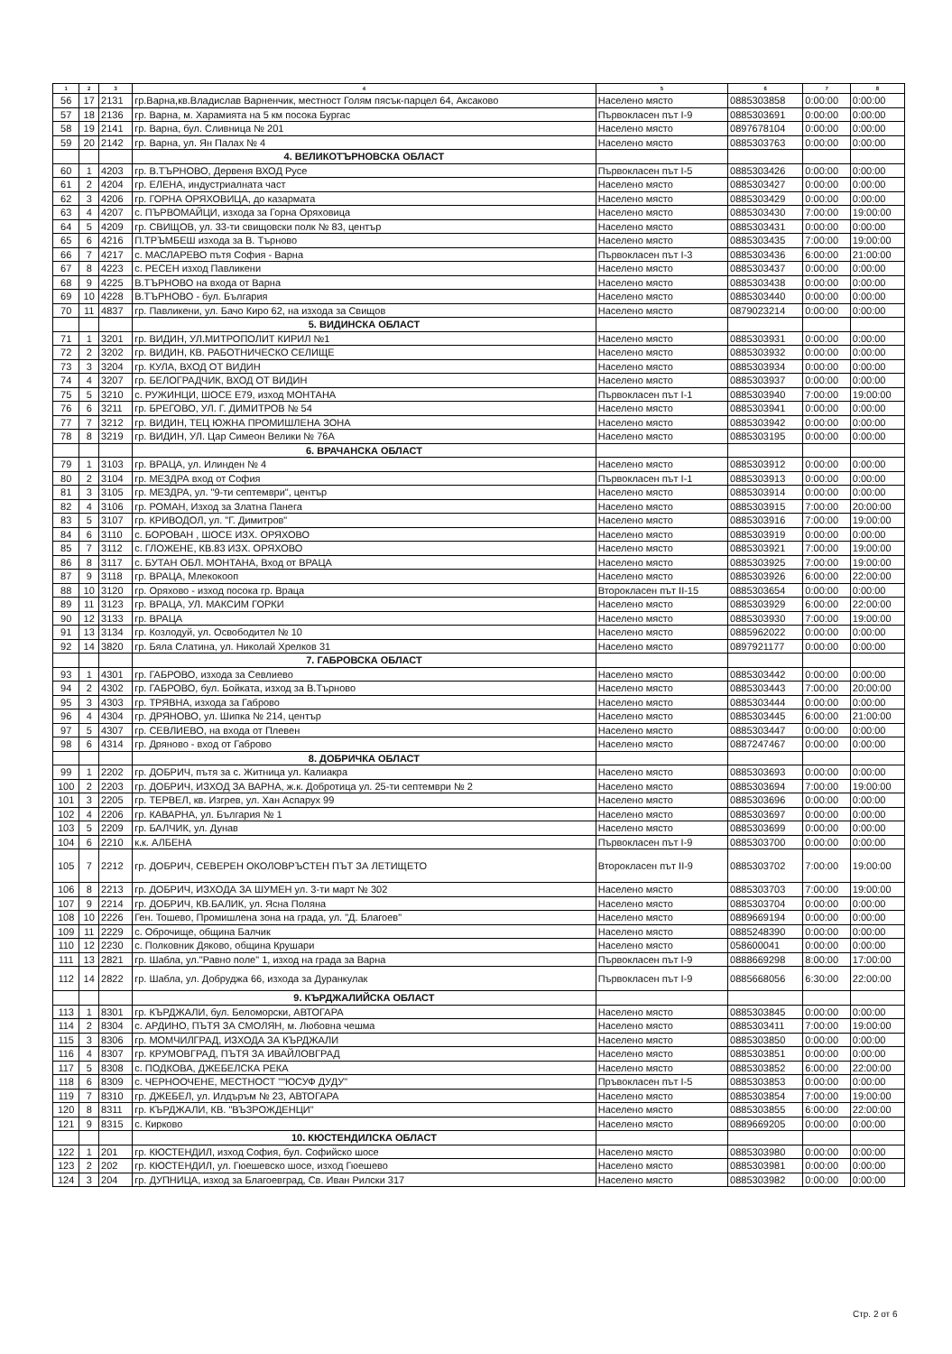| 1 | 2 | 3 | 4 | 5 | 6 | 7 | 8 |
| --- | --- | --- | --- | --- | --- | --- | --- |
| 56 | 17 | 2131 | гр.Варна,кв.Владислав Варненчик, местност Голям пясък-парцел 64, Аксаково | Населено място | 0885303858 | 0:00:00 | 0:00:00 |
| 57 | 18 | 2136 | гр. Варна, м. Харамията на 5 км посока Бургас | Първокласен път I-9 | 0885303691 | 0:00:00 | 0:00:00 |
| 58 | 19 | 2141 | гр. Варна, бул. Сливница № 201 | Населено място | 0897678104 | 0:00:00 | 0:00:00 |
| 59 | 20 | 2142 | гр. Варна, ул. Ян Палах № 4 | Населено място | 0885303763 | 0:00:00 | 0:00:00 |
| | | | 4. ВЕЛИКОТЪРНОВСКА ОБЛАСТ | | | | |
| 60 | 1 | 4203 | гр. В.ТЪРНОВО, Дервеня ВХОД Русе | Първокласен път I-5 | 0885303426 | 0:00:00 | 0:00:00 |
| 61 | 2 | 4204 | гр. ЕЛЕНА, индустриалната част | Населено място | 0885303427 | 0:00:00 | 0:00:00 |
| 62 | 3 | 4206 | гр. ГОРНА ОРЯХОВИЦА, до казармата | Населено място | 0885303429 | 0:00:00 | 0:00:00 |
| 63 | 4 | 4207 | с. ПЪРВОМАЙЦИ, изхода за Горна Оряховица | Населено място | 0885303430 | 7:00:00 | 19:00:00 |
| 64 | 5 | 4209 | гр. СВИЩОВ, ул. 33-ти свищовски полк № 83, център | Населено място | 0885303431 | 0:00:00 | 0:00:00 |
| 65 | 6 | 4216 | П.ТРЪМБЕШ изхода за В. Търново | Населено място | 0885303435 | 7:00:00 | 19:00:00 |
| 66 | 7 | 4217 | с. МАСЛАРЕВО пътя София - Варна | Първокласен път I-3 | 0885303436 | 6:00:00 | 21:00:00 |
| 67 | 8 | 4223 | с. РЕСЕН изход Павликени | Населено място | 0885303437 | 0:00:00 | 0:00:00 |
| 68 | 9 | 4225 | В.ТЪРНОВО на входа от Варна | Населено място | 0885303438 | 0:00:00 | 0:00:00 |
| 69 | 10 | 4228 | В.ТЪРНОВО - бул. България | Населено място | 0885303440 | 0:00:00 | 0:00:00 |
| 70 | 11 | 4837 | гр. Павликени, ул. Бачо Киро 62, на изхода за Свищов | Населено място | 0879023214 | 0:00:00 | 0:00:00 |
| | | | 5. ВИДИНСКА ОБЛАСТ | | | | |
| 71 | 1 | 3201 | гр. ВИДИН, УЛ.МИТРОПОЛИТ КИРИЛ №1 | Населено място | 0885303931 | 0:00:00 | 0:00:00 |
| 72 | 2 | 3202 | гр. ВИДИН, КВ. РАБОТНИЧЕСКО СЕЛИЩЕ | Населено място | 0885303932 | 0:00:00 | 0:00:00 |
| 73 | 3 | 3204 | гр. КУЛА, ВХОД ОТ ВИДИН | Населено място | 0885303934 | 0:00:00 | 0:00:00 |
| 74 | 4 | 3207 | гр. БЕЛОГРАДЧИК, ВХОД ОТ ВИДИН | Населено място | 0885303937 | 0:00:00 | 0:00:00 |
| 75 | 5 | 3210 | с. РУЖИНЦИ, ШОСЕ Е79, изход МОНТАНА | Първокласен път I-1 | 0885303940 | 7:00:00 | 19:00:00 |
| 76 | 6 | 3211 | гр. БРЕГОВО, УЛ. Г. ДИМИТРОВ № 54 | Населено място | 0885303941 | 0:00:00 | 0:00:00 |
| 77 | 7 | 3212 | гр. ВИДИН, ТЕЦ ЮЖНА ПРОМИШЛЕНА ЗОНА | Населено място | 0885303942 | 0:00:00 | 0:00:00 |
| 78 | 8 | 3219 | гр. ВИДИН, УЛ. Цар Симеон Велики № 76А | Населено място | 0885303195 | 0:00:00 | 0:00:00 |
| | | | 6. ВРАЧАНСКА ОБЛАСТ | | | | |
| 79 | 1 | 3103 | гр. ВРАЦА, ул. Илинден № 4 | Населено място | 0885303912 | 0:00:00 | 0:00:00 |
| 80 | 2 | 3104 | гр. МЕЗДРА вход от София | Първокласен път I-1 | 0885303913 | 0:00:00 | 0:00:00 |
| 81 | 3 | 3105 | гр. МЕЗДРА, ул. "9-ти септември", център | Населено място | 0885303914 | 0:00:00 | 0:00:00 |
| 82 | 4 | 3106 | гр. РОМАН, Изход за Златна Панега | Населено място | 0885303915 | 7:00:00 | 20:00:00 |
| 83 | 5 | 3107 | гр. КРИВОДОЛ, ул. "Г. Димитров" | Населено място | 0885303916 | 7:00:00 | 19:00:00 |
| 84 | 6 | 3110 | с. БОРОВАН , ШОСЕ ИЗХ. ОРЯХОВО | Населено място | 0885303919 | 0:00:00 | 0:00:00 |
| 85 | 7 | 3112 | с. ГЛОЖЕНЕ, КВ.83 ИЗХ. ОРЯХОВО | Населено място | 0885303921 | 7:00:00 | 19:00:00 |
| 86 | 8 | 3117 | с. БУТАН ОБЛ. МОНТАНА, Вход от ВРАЦА | Населено място | 0885303925 | 7:00:00 | 19:00:00 |
| 87 | 9 | 3118 | гр. ВРАЦА, Млекокооп | Населено място | 0885303926 | 6:00:00 | 22:00:00 |
| 88 | 10 | 3120 | гр. Оряхово - изход посока гр. Враца | Второкласен път II-15 | 0885303654 | 0:00:00 | 0:00:00 |
| 89 | 11 | 3123 | гр. ВРАЦА, УЛ. МАКСИМ ГОРКИ | Населено място | 0885303929 | 6:00:00 | 22:00:00 |
| 90 | 12 | 3133 | гр. ВРАЦА | Населено място | 0885303930 | 7:00:00 | 19:00:00 |
| 91 | 13 | 3134 | гр. Козлодуй, ул. Освободител № 10 | Населено място | 0885962022 | 0:00:00 | 0:00:00 |
| 92 | 14 | 3820 | гр. Бяла Слатина, ул. Николай Хрелков 31 | Населено място | 0897921177 | 0:00:00 | 0:00:00 |
| | | | 7. ГАБРОВСКА ОБЛАСТ | | | | |
| 93 | 1 | 4301 | гр. ГАБРОВО, изхода за Севлиево | Населено място | 0885303442 | 0:00:00 | 0:00:00 |
| 94 | 2 | 4302 | гр. ГАБРОВО, бул. Бойката, изход за В.Търново | Населено място | 0885303443 | 7:00:00 | 20:00:00 |
| 95 | 3 | 4303 | гр. ТРЯВНА, изхода за Габрово | Населено място | 0885303444 | 0:00:00 | 0:00:00 |
| 96 | 4 | 4304 | гр. ДРЯНОВО, ул. Шипка № 214, център | Населено място | 0885303445 | 6:00:00 | 21:00:00 |
| 97 | 5 | 4307 | гр. СЕВЛИЕВО, на входа от Плевен | Населено място | 0885303447 | 0:00:00 | 0:00:00 |
| 98 | 6 | 4314 | гр. Дряново - вход от Габрово | Населено място | 0887247467 | 0:00:00 | 0:00:00 |
| | | | 8. ДОБРИЧКА ОБЛАСТ | | | | |
| 99 | 1 | 2202 | гр. ДОБРИЧ, пътя за с. Житница ул. Калиакра | Населено място | 0885303693 | 0:00:00 | 0:00:00 |
| 100 | 2 | 2203 | гр. ДОБРИЧ, ИЗХОД ЗА ВАРНА, ж.к. Добротица ул. 25-ти септември № 2 | Населено място | 0885303694 | 7:00:00 | 19:00:00 |
| 101 | 3 | 2205 | гр. ТЕРВЕЛ, кв. Изгрев, ул. Хан Аспарух 99 | Населено място | 0885303696 | 0:00:00 | 0:00:00 |
| 102 | 4 | 2206 | гр. КАВАРНА, ул. България № 1 | Населено място | 0885303697 | 0:00:00 | 0:00:00 |
| 103 | 5 | 2209 | гр. БАЛЧИК, ул. Дунав | Населено място | 0885303699 | 0:00:00 | 0:00:00 |
| 104 | 6 | 2210 | к.к. АЛБЕНА | Първокласен път I-9 | 0885303700 | 0:00:00 | 0:00:00 |
| 105 | 7 | 2212 | гр. ДОБРИЧ, СЕВЕРЕН ОКОЛОВРЪСТЕН ПЪТ ЗА ЛЕТИЩЕТО | Второкласен път II-9 | 0885303702 | 7:00:00 | 19:00:00 |
| 106 | 8 | 2213 | гр. ДОБРИЧ, ИЗХОДА ЗА ШУМЕН ул. 3-ти март № 302 | Населено място | 0885303703 | 7:00:00 | 19:00:00 |
| 107 | 9 | 2214 | гр. ДОБРИЧ, КВ.БАЛИК, ул. Ясна Поляна | Населено място | 0885303704 | 0:00:00 | 0:00:00 |
| 108 | 10 | 2226 | Ген. Тошево, Промишлена зона на града, ул. "Д. Благоев" | Населено място | 0889669194 | 0:00:00 | 0:00:00 |
| 109 | 11 | 2229 | с. Оброчище, община Балчик | Населено място | 0885248390 | 0:00:00 | 0:00:00 |
| 110 | 12 | 2230 | с. Полковник Дяково, община Крушари | Населено място | 058600041 | 0:00:00 | 0:00:00 |
| 111 | 13 | 2821 | гр. Шабла, ул."Равно поле" 1, изход на града за Варна | Първокласен път I-9 | 0888669298 | 8:00:00 | 17:00:00 |
| 112 | 14 | 2822 | гр. Шабла, ул. Добруджа 66, изхода за Дуранкулак | Първокласен път I-9 | 0885668056 | 6:30:00 | 22:00:00 |
| | | | 9. КЪРДЖАЛИЙСКА ОБЛАСТ | | | | |
| 113 | 1 | 8301 | гр. КЪРДЖАЛИ, бул. Беломорски, АВТОГАРА | Населено място | 0885303845 | 0:00:00 | 0:00:00 |
| 114 | 2 | 8304 | с. АРДИНО, ПЪТЯ ЗА СМОЛЯН, м. Любовна чешма | Населено място | 0885303411 | 7:00:00 | 19:00:00 |
| 115 | 3 | 8306 | гр. МОМЧИЛГРАД, ИЗХОДА ЗА КЪРДЖАЛИ | Населено място | 0885303850 | 0:00:00 | 0:00:00 |
| 116 | 4 | 8307 | гр. КРУМОВГРАД, ПЪТЯ ЗА ИВАЙЛОВГРАД | Населено място | 0885303851 | 0:00:00 | 0:00:00 |
| 117 | 5 | 8308 | с. ПОДКОВА, ДЖЕБЕЛСКА РЕКА | Населено място | 0885303852 | 6:00:00 | 22:00:00 |
| 118 | 6 | 8309 | с. ЧЕРНООЧЕНЕ, МЕСТНОСТ ""ЮСУФ ДУДУ" | Пръвокласен път I-5 | 0885303853 | 0:00:00 | 0:00:00 |
| 119 | 7 | 8310 | гр. ДЖЕБЕЛ, ул. Илдъръм № 23, АВТОГАРА | Населено място | 0885303854 | 7:00:00 | 19:00:00 |
| 120 | 8 | 8311 | гр. КЪРДЖАЛИ, КВ. "ВЪЗРОЖДЕНЦИ" | Населено място | 0885303855 | 6:00:00 | 22:00:00 |
| 121 | 9 | 8315 | с. Кирково | Населено място | 0889669205 | 0:00:00 | 0:00:00 |
| | | | 10. КЮСТЕНДИЛСКА ОБЛАСТ | | | | |
| 122 | 1 | 201 | гр. КЮСТЕНДИЛ, изход София, бул. Софийско шосе | Населено място | 0885303980 | 0:00:00 | 0:00:00 |
| 123 | 2 | 202 | гр. КЮСТЕНДИЛ, ул. Гюешевско шосе, изход Гюешево | Населено място | 0885303981 | 0:00:00 | 0:00:00 |
| 124 | 3 | 204 | гр. ДУПНИЦА, изход за Благоевград, Св. Иван Рилски 317 | Населено място | 0885303982 | 0:00:00 | 0:00:00 |
Стр. 2 от 6